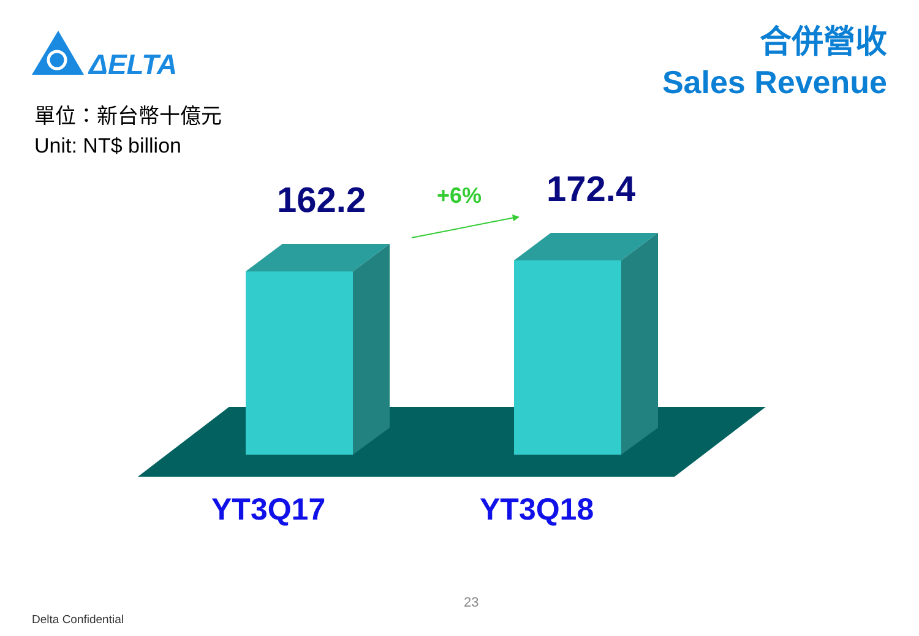ΔELTA
合併營收
Sales Revenue
單位：新台幣十億元
Unit: NT$ billion
162.2 +6% 172.4
YT3Q17 YT3Q18
23
Delta Confidential